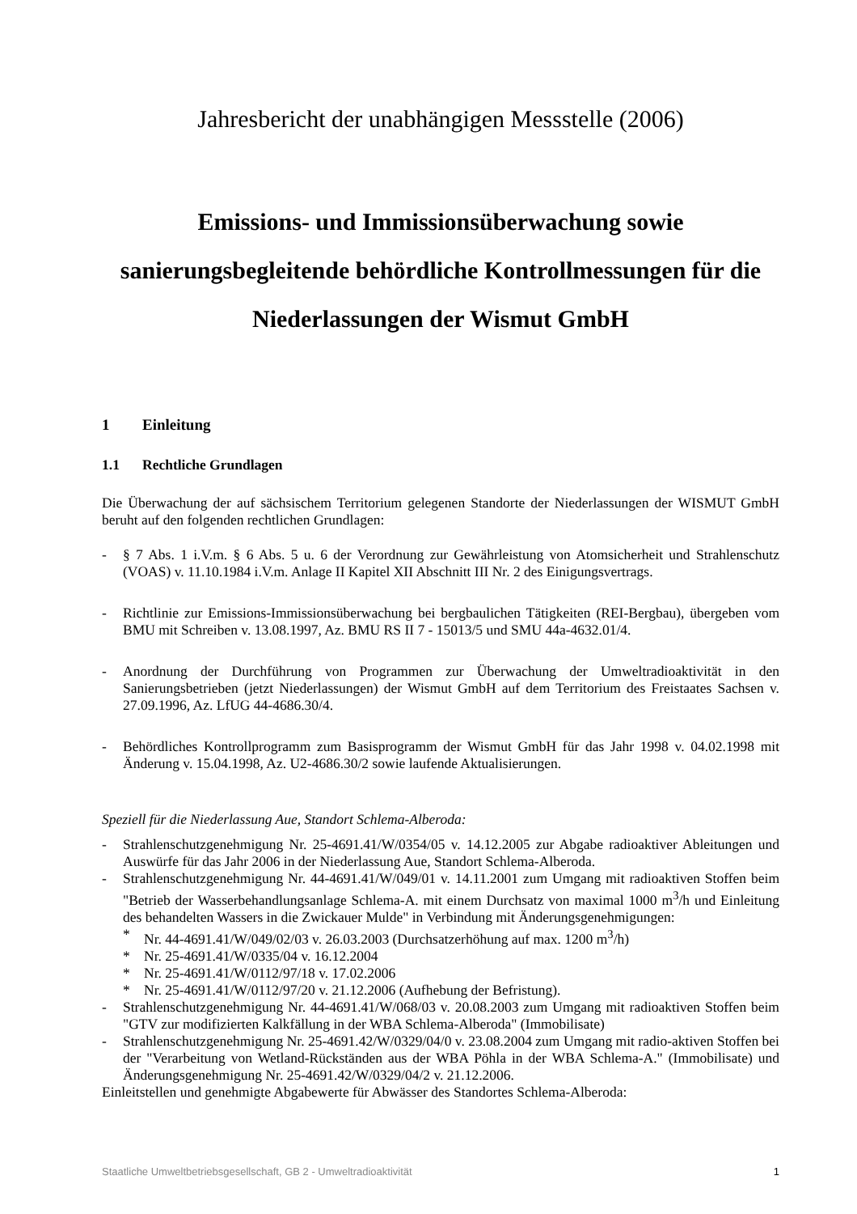Jahresbericht der unabhängigen Messstelle (2006)
Emissions- und Immissionsüberwachung sowie sanierungsbegleitende behördliche Kontrollmessungen für die Niederlassungen der Wismut GmbH
1 Einleitung
1.1 Rechtliche Grundlagen
Die Überwachung der auf sächsischem Territorium gelegenen Standorte der Niederlassungen der WISMUT GmbH beruht auf den folgenden rechtlichen Grundlagen:
- § 7 Abs. 1 i.V.m. § 6 Abs. 5 u. 6 der Verordnung zur Gewährleistung von Atomsicherheit und Strahlenschutz (VOAS) v. 11.10.1984 i.V.m. Anlage II Kapitel XII Abschnitt III Nr. 2 des Einigungsvertrags.
- Richtlinie zur Emissions-Immissionsüberwachung bei bergbaulichen Tätigkeiten (REI-Bergbau), übergeben vom BMU mit Schreiben v. 13.08.1997, Az. BMU RS II 7 - 15013/5 und SMU 44a-4632.01/4.
- Anordnung der Durchführung von Programmen zur Überwachung der Umweltradioaktivität in den Sanierungsbetrieben (jetzt Niederlassungen) der Wismut GmbH auf dem Territorium des Freistaates Sachsen v. 27.09.1996, Az. LfUG 44-4686.30/4.
- Behördliches Kontrollprogramm zum Basisprogramm der Wismut GmbH für das Jahr 1998 v. 04.02.1998 mit Änderung v. 15.04.1998, Az. U2-4686.30/2 sowie laufende Aktualisierungen.
Speziell für die Niederlassung Aue, Standort Schlema-Alberoda:
- Strahlenschutzgenehmigung Nr. 25-4691.41/W/0354/05 v. 14.12.2005 zur Abgabe radioaktiver Ableitungen und Auswürfe für das Jahr 2006 in der Niederlassung Aue, Standort Schlema-Alberoda.
- Strahlenschutzgenehmigung Nr. 44-4691.41/W/049/01 v. 14.11.2001 zum Umgang mit radioaktiven Stoffen beim "Betrieb der Wasserbehandlungsanlage Schlema-A. mit einem Durchsatz von maximal 1000 m<sup>3</sup>/h und Einleitung des behandelten Wassers in die Zwickauer Mulde" in Verbindung mit Änderungsgenehmigungen:
* Nr. 44-4691.41/W/049/02/03 v. 26.03.2003 (Durchsatzerhöhung auf max. 1200 m<sup>3</sup>/h)
* Nr. 25-4691.41/W/0335/04 v. 16.12.2004
* Nr. 25-4691.41/W/0112/97/18 v. 17.02.2006
* Nr. 25-4691.41/W/0112/97/20 v. 21.12.2006 (Aufhebung der Befristung).
- Strahlenschutzgenehmigung Nr. 44-4691.41/W/068/03 v. 20.08.2003 zum Umgang mit radioaktiven Stoffen beim "GTV zur modifizierten Kalkfällung in der WBA Schlema-Alberoda" (Immobilisate)
- Strahlenschutzgenehmigung Nr. 25-4691.42/W/0329/04/0 v. 23.08.2004 zum Umgang mit radio-aktiven Stoffen bei der "Verarbeitung von Wetland-Rückständen aus der WBA Pöhla in der WBA Schlema-A." (Immobilisate) und Änderungsgenehmigung Nr. 25-4691.42/W/0329/04/2 v. 21.12.2006.
Einleitstellen und genehmigte Abgabewerte für Abwässer des Standortes Schlema-Alberoda:
Staatliche Umweltbetriebsgesellschaft, GB 2 - Umweltradioaktivität 1